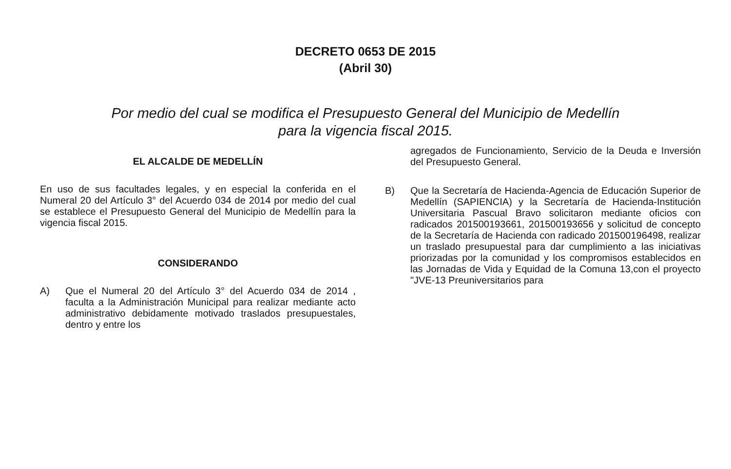DECRETO 0653 DE 2015
(Abril 30)
Por medio del cual se modifica el Presupuesto General del Municipio de Medellín
para la vigencia fiscal 2015.
EL ALCALDE DE MEDELLÍN
En uso de sus facultades legales, y en especial la conferida en el Numeral 20 del Artículo 3° del Acuerdo 034 de 2014 por medio del cual se establece el Presupuesto General del Municipio de Medellín para la vigencia fiscal 2015.
CONSIDERANDO
A) Que el Numeral 20 del Artículo 3° del Acuerdo 034 de 2014 , faculta a la Administración Municipal para realizar mediante acto administrativo debidamente motivado traslados presupuestales, dentro y entre los
agregados de Funcionamiento, Servicio de la Deuda e Inversión del Presupuesto General.
B) Que la Secretaría de Hacienda-Agencia de Educación Superior de Medellín (SAPIENCIA) y la Secretaría de Hacienda-Institución Universitaria Pascual Bravo solicitaron mediante oficios con radicados 201500193661, 201500193656 y solicitud de concepto de la Secretaría de Hacienda con radicado 201500196498, realizar un traslado presupuestal para dar cumplimiento a las iniciativas priorizadas por la comunidad y los compromisos establecidos en las Jornadas de Vida y Equidad de la Comuna 13,con el proyecto "JVE-13 Preuniversitarios para